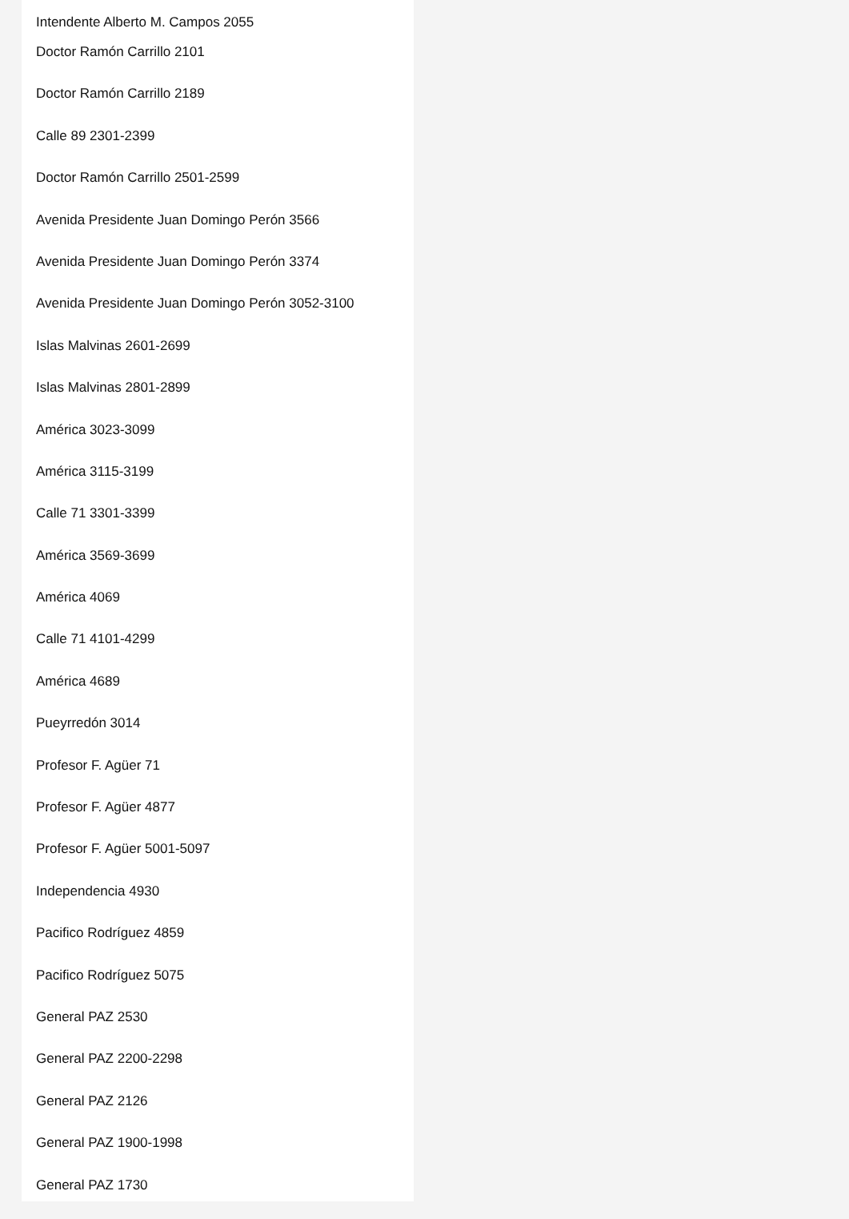Intendente Alberto M. Campos 2055
Doctor Ramón Carrillo 2101
Doctor Ramón Carrillo 2189
Calle 89 2301-2399
Doctor Ramón Carrillo 2501-2599
Avenida Presidente Juan Domingo Perón 3566
Avenida Presidente Juan Domingo Perón 3374
Avenida Presidente Juan Domingo Perón 3052-3100
Islas Malvinas 2601-2699
Islas Malvinas 2801-2899
América 3023-3099
América 3115-3199
Calle 71 3301-3399
América 3569-3699
América 4069
Calle 71 4101-4299
América 4689
Pueyrredón 3014
Profesor F. Agüer 71
Profesor F. Agüer 4877
Profesor F. Agüer 5001-5097
Independencia 4930
Pacifico Rodríguez 4859
Pacifico Rodríguez 5075
General PAZ 2530
General PAZ 2200-2298
General PAZ 2126
General PAZ 1900-1998
General PAZ 1730